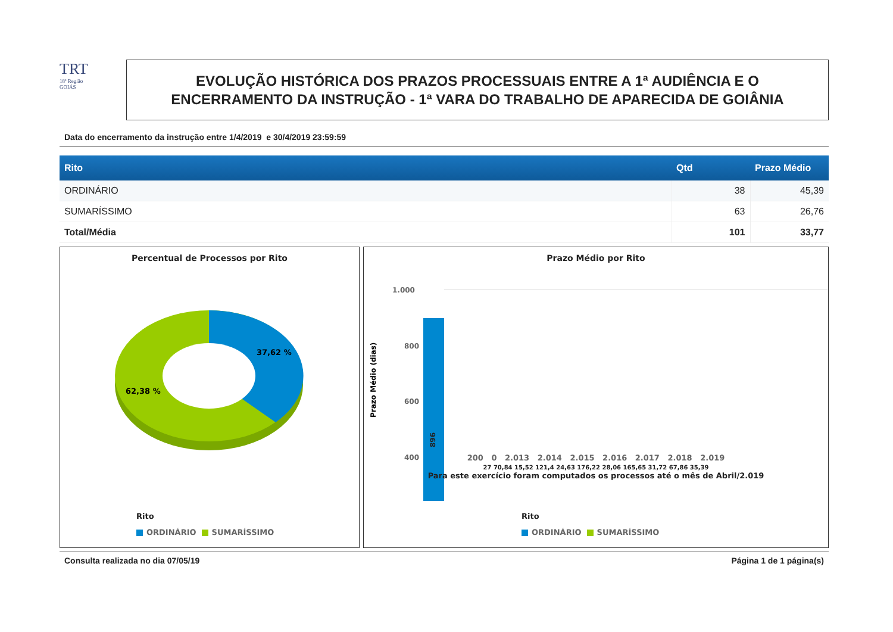TRT
18ª Região
GOIÁS
EVOLUÇÃO HISTÓRICA DOS PRAZOS PROCESSUAIS ENTRE A 1ª AUDIÊNCIA E O
ENCERRAMENTO DA INSTRUÇÃO - 1ª VARA DO TRABALHO DE APARECIDA DE GOIÂNIA
Data do encerramento da instrução entre 1/4/2019 e 30/4/2019 23:59:59
| Rito | Qtd | Prazo Médio |
| --- | --- | --- |
| ORDINÁRIO | 38 | 45,39 |
| SUMARÍSSIMO | 63 | 26,76 |
| Total/Média | 101 | 33,77 |
Percentual de Processos por Rito
37,62 %
62,38 %
Rito
ORDINÁRIO SUMARÍSSIMO
Prazo Médio por Rito
Prazo Médio (dias)
1.000
800
600
400
200
896
200 0 2.013 2.014 2.015 2.016 2.017 2.018 2.019
27 70,84 15,52 121,4 24,63 176,22 28,06 165,65 31,72 67,86 35,39
Para este exercício foram computados os processos até o mês de Abril/2.019
Rito
ORDINÁRIO SUMARÍSSIMO
Consulta realizada no dia 07/05/19 Página 1 de 1 página(s)